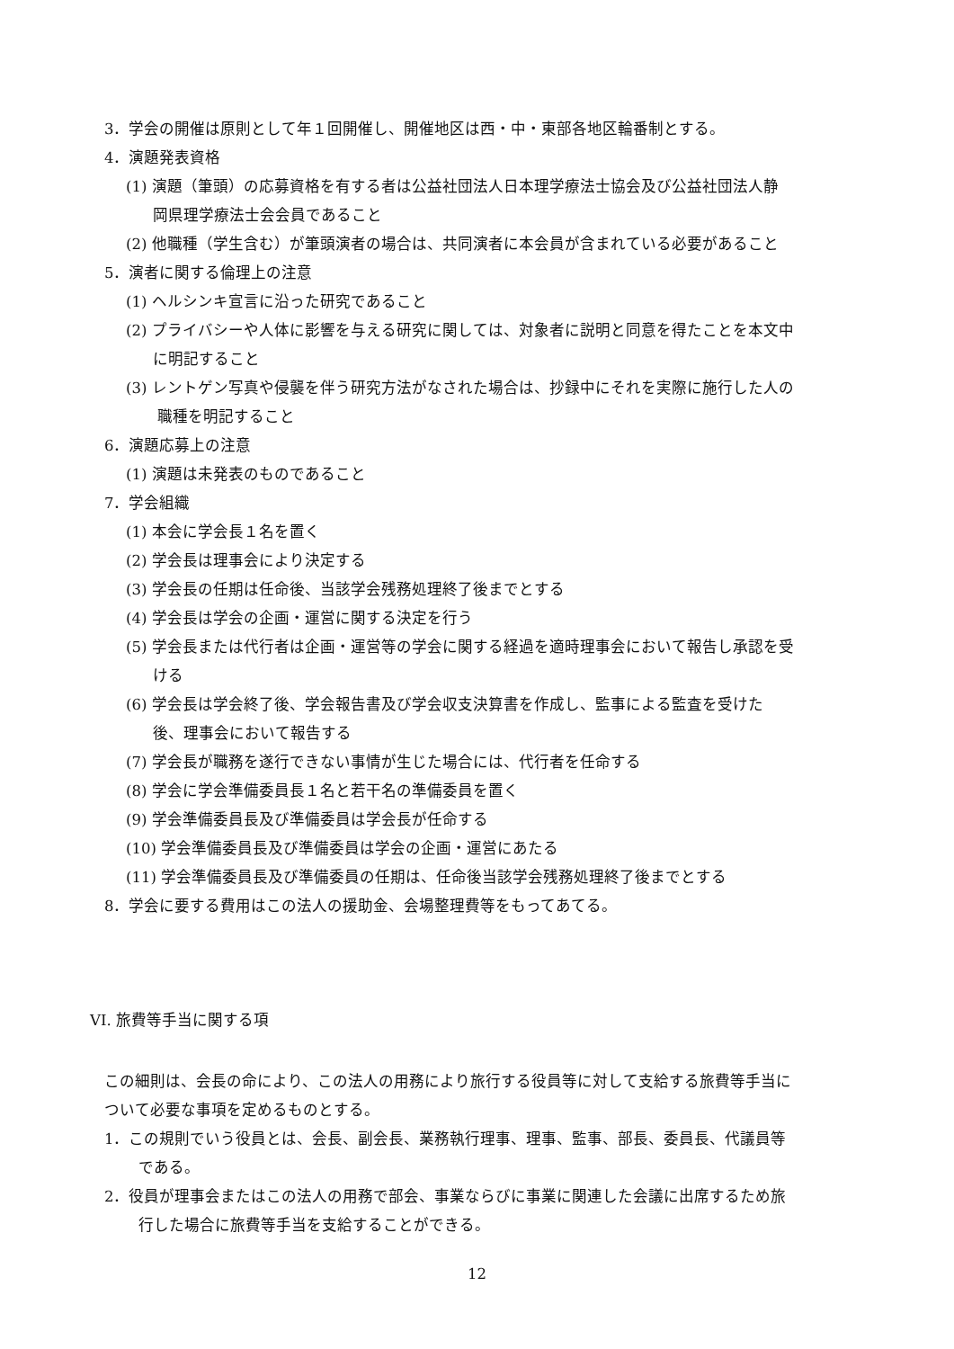3．学会の開催は原則として年１回開催し、開催地区は西・中・東部各地区輪番制とする。
4．演題発表資格
(1) 演題（筆頭）の応募資格を有する者は公益社団法人日本理学療法士協会及び公益社団法人静
岡県理学療法士会会員であること
(2) 他職種（学生含む）が筆頭演者の場合は、共同演者に本会員が含まれている必要があること
5．演者に関する倫理上の注意
(1) ヘルシンキ宣言に沿った研究であること
(2) プライバシーや人体に影響を与える研究に関しては、対象者に説明と同意を得たことを本文中
に明記すること
(3) レントゲン写真や侵襲を伴う研究方法がなされた場合は、抄録中にそれを実際に施行した人の
職種を明記すること
6．演題応募上の注意
(1) 演題は未発表のものであること
7．学会組織
(1) 本会に学会長１名を置く
(2) 学会長は理事会により決定する
(3) 学会長の任期は任命後、当該学会残務処理終了後までとする
(4) 学会長は学会の企画・運営に関する決定を行う
(5) 学会長または代行者は企画・運営等の学会に関する経過を適時理事会において報告し承認を受
ける
(6) 学会長は学会終了後、学会報告書及び学会収支決算書を作成し、監事による監査を受けた
後、理事会において報告する
(7) 学会長が職務を遂行できない事情が生じた場合には、代行者を任命する
(8) 学会に学会準備委員長１名と若干名の準備委員を置く
(9) 学会準備委員長及び準備委員は学会長が任命する
(10) 学会準備委員長及び準備委員は学会の企画・運営にあたる
(11) 学会準備委員長及び準備委員の任期は、任命後当該学会残務処理終了後までとする
8．学会に要する費用はこの法人の援助金、会場整理費等をもってあてる。
VI. 旅費等手当に関する項
この細則は、会長の命により、この法人の用務により旅行する役員等に対して支給する旅費等手当に
ついて必要な事項を定めるものとする。
1．この規則でいう役員とは、会長、副会長、業務執行理事、理事、監事、部長、委員長、代議員等
である。
2．役員が理事会またはこの法人の用務で部会、事業ならびに事業に関連した会議に出席するため旅
行した場合に旅費等手当を支給することができる。
12